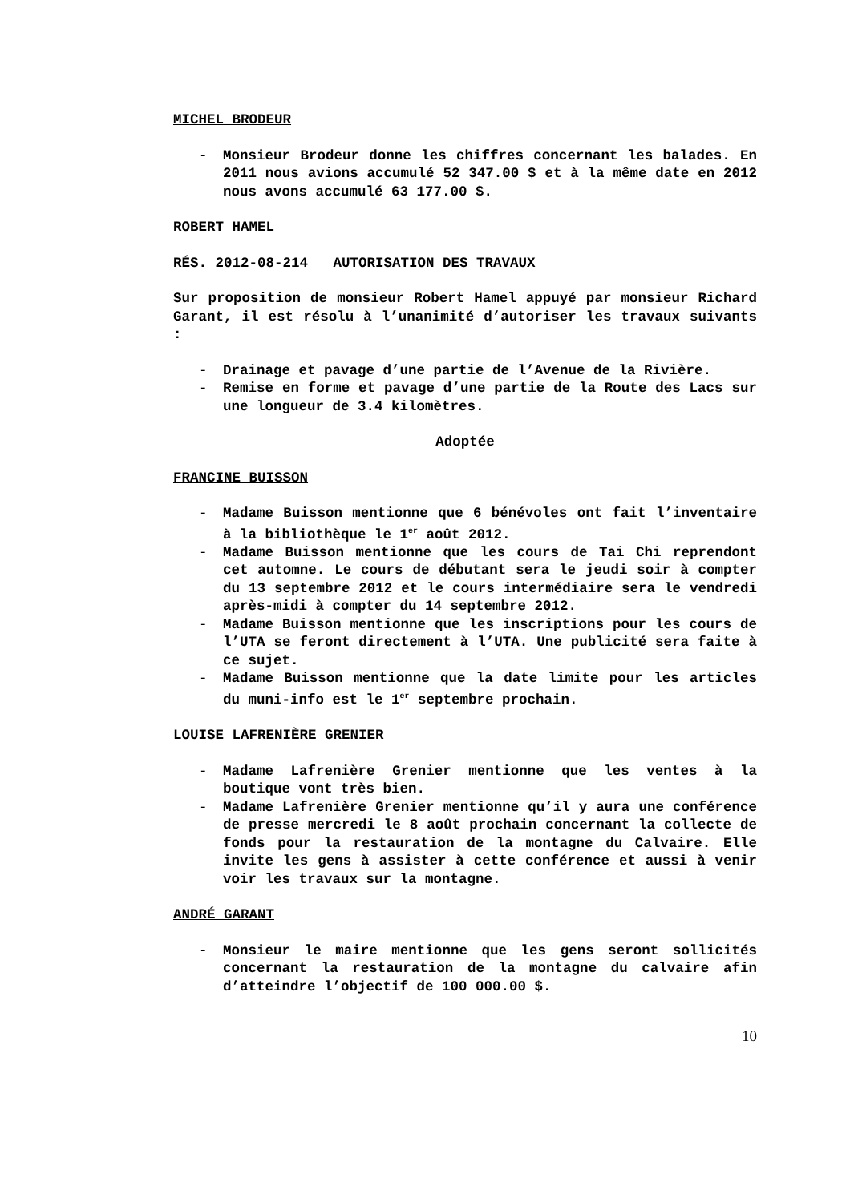MICHEL BRODEUR
- Monsieur Brodeur donne les chiffres concernant les balades. En 2011 nous avions accumulé 52 347.00 $ et à la même date en 2012 nous avons accumulé 63 177.00 $.
ROBERT HAMEL
RÉS. 2012-08-214 AUTORISATION DES TRAVAUX
Sur proposition de monsieur Robert Hamel appuyé par monsieur Richard Garant, il est résolu à l’unanimité d’autoriser les travaux suivants :
- Drainage et pavage d’une partie de l’Avenue de la Rivière.
- Remise en forme et pavage d’une partie de la Route des Lacs sur une longueur de 3.4 kilomètres.
Adoptée
FRANCINE BUISSON
- Madame Buisson mentionne que 6 bénévoles ont fait l’inventaire à la bibliothèque le 1<sup>er</sup> août 2012.
- Madame Buisson mentionne que les cours de Tai Chi reprendont cet automne. Le cours de débutant sera le jeudi soir à compter du 13 septembre 2012 et le cours intermédiaire sera le vendredi après-midi à compter du 14 septembre 2012.
- Madame Buisson mentionne que les inscriptions pour les cours de l’UTA se feront directement à l’UTA. Une publicité sera faite à ce sujet.
- Madame Buisson mentionne que la date limite pour les articles du muni-info est le 1<sup>er</sup> septembre prochain.
LOUISE LAFRENIÈRE GRENIER
- Madame Lafrenière Grenier mentionne que les ventes à la boutique vont très bien.
- Madame Lafrenière Grenier mentionne qu’il y aura une conférence de presse mercredi le 8 août prochain concernant la collecte de fonds pour la restauration de la montagne du Calvaire. Elle invite les gens à assister à cette conférence et aussi à venir voir les travaux sur la montagne.
ANDRÉ GARANT
- Monsieur le maire mentionne que les gens seront sollicités concernant la restauration de la montagne du calvaire afin d’atteindre l’objectif de 100 000.00 $.
10